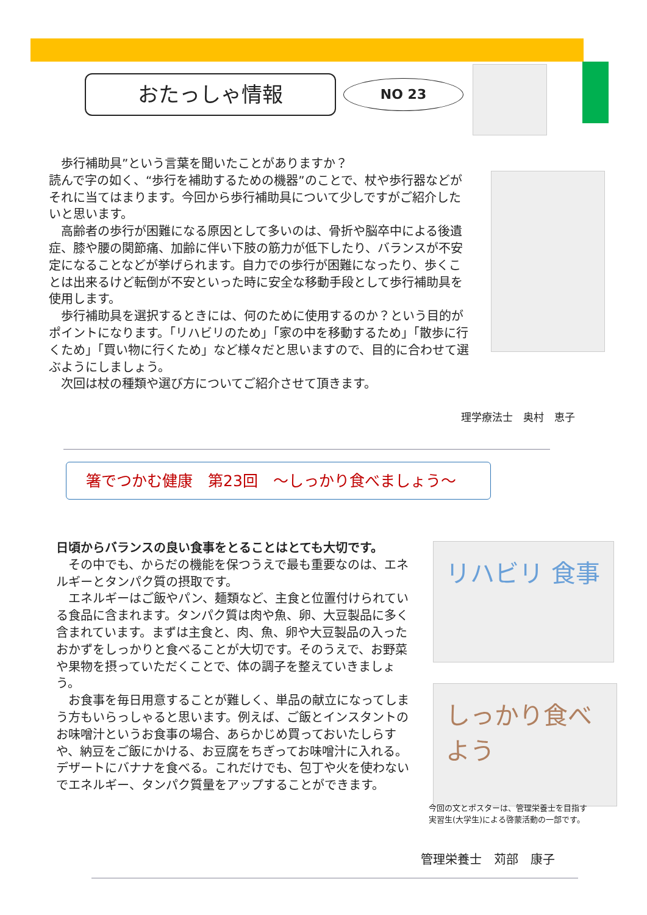おたっしゃ情報
NO 23
　歩行補助具”という言葉を聞いたことがありますか？
読んで字の如く、“歩行を補助するための機器”のことで、杖や歩行器などがそれに当てはまります。今回から歩行補助具について少しですがご紹介したいと思います。
　高齢者の歩行が困難になる原因として多いのは、骨折や脳卒中による後遺症、膝や腰の関節痛、加齢に伴い下肢の筋力が低下したり、バランスが不安定になることなどが挙げられます。自力での歩行が困難になったり、歩くことは出来るけど転倒が不安といった時に安全な移動手段として歩行補助具を使用します。
　歩行補助具を選択するときには、何のために使用するのか？という目的がポイントになります。「リハビリのため」「家の中を移動するため」「散歩に行くため」「買い物に行くため」など様々だと思いますので、目的に合わせて選ぶようにしましょう。
　次回は杖の種類や選び方についてご紹介させて頂きます。
理学療法士　奥村　恵子
箸でつかむ健康　第23回　～しっかり食べましょう～
日頃からバランスの良い食事をとることはとても大切です。
　その中でも、からだの機能を保つうえで最も重要なのは、エネルギーとタンパク質の摂取です。
　エネルギーはご飯やパン、麺類など、主食と位置付けられている食品に含まれます。タンパク質は肉や魚、卵、大豆製品に多く含まれています。まずは主食と、肉、魚、卵や大豆製品の入ったおかずをしっかりと食べることが大切です。そのうえで、お野菜や果物を摂っていただくことで、体の調子を整えていきましょう。
　お食事を毎日用意することが難しく、単品の献立になってしまう方もいらっしゃると思います。例えば、ご飯とインスタントのお味噌汁というお食事の場合、あらかじめ買っておいたしらすや、納豆をご飯にかける、お豆腐をちぎってお味噌汁に入れる。デザートにバナナを食べる。これだけでも、包丁や火を使わないでエネルギー、タンパク質量をアップすることができます。
リハビリ 食事
しっかり食べよう
今回の文とポスターは、管理栄養士を目指す
実習生(大学生)による啓蒙活動の一部です。
管理栄養士　苅部　康子